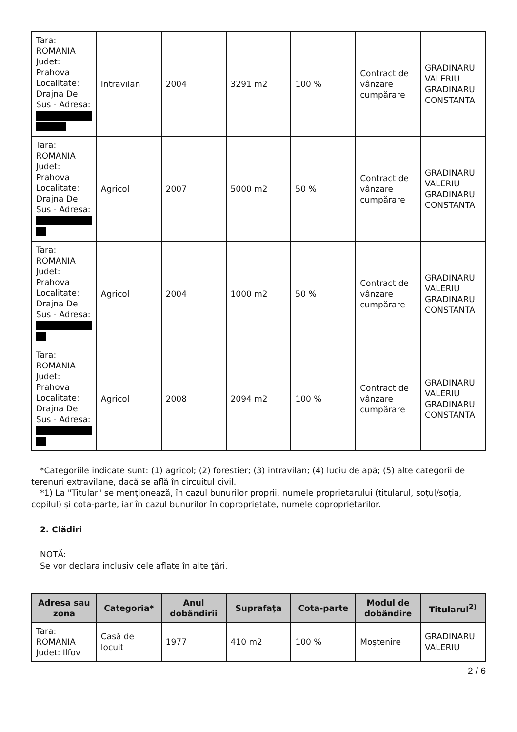| Tara: ROMANIA Judet: Prahova Localitate: Drajna De Sus - Adresa: | Intravilan | 2004 | 3291 m2 | 100 % | Contract de vânzare cumpărare | GRADINARU VALERIU GRADINARU CONSTANTA |
| Tara: ROMANIA Judet: Prahova Localitate: Drajna De Sus - Adresa: | Agricol | 2007 | 5000 m2 | 50 % | Contract de vânzare cumpărare | GRADINARU VALERIU GRADINARU CONSTANTA |
| Tara: ROMANIA Judet: Prahova Localitate: Drajna De Sus - Adresa: | Agricol | 2004 | 1000 m2 | 50 % | Contract de vânzare cumpărare | GRADINARU VALERIU GRADINARU CONSTANTA |
| Tara: ROMANIA Judet: Prahova Localitate: Drajna De Sus - Adresa: | Agricol | 2008 | 2094 m2 | 100 % | Contract de vânzare cumpărare | GRADINARU VALERIU GRADINARU CONSTANTA |
*Categoriile indicate sunt: (1) agricol; (2) forestier; (3) intravilan; (4) luciu de apă; (5) alte categorii de terenuri extravilane, dacă se află în circuitul civil.
*1) La "Titular" se menţionează, în cazul bunurilor proprii, numele proprietarului (titularul, soţul/soţia, copilul) și cota-parte, iar în cazul bunurilor în coproprietate, numele coproprietarilor.
2. Clădiri
NOTĂ:
Se vor declara inclusiv cele aflate în alte ţări.
| Adresa sau zona | Categoria* | Anul dobândirii | Suprafaţa | Cota-parte | Modul de dobândire | Titularul<sup>2)</sup> |
| --- | --- | --- | --- | --- | --- | --- |
| Tara: ROMANIA Judet: Ilfov | Casă de locuit | 1977 | 410 m2 | 100 % | Moştenire | GRADINARU VALERIU |
2 / 6